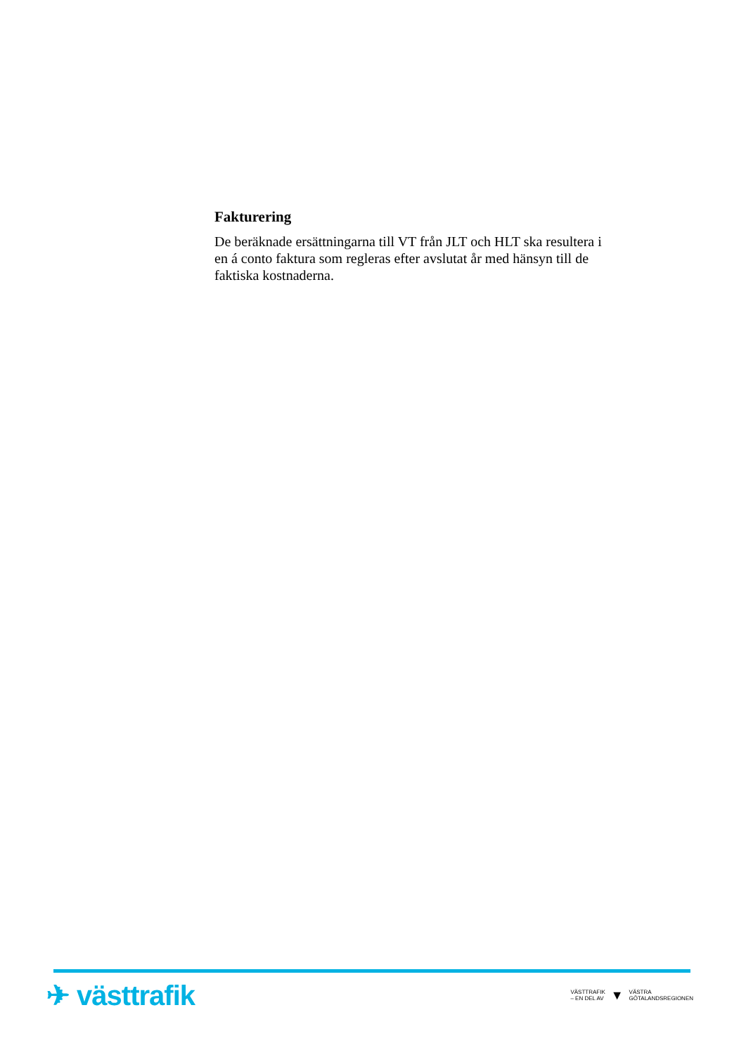Fakturering
De beräknade ersättningarna till VT från JLT och HLT ska resultera i en á conto faktura som regleras efter avslutat år med hänsyn till de faktiska kostnaderna.
✈ västtrafik
VÄSTTRAFIK
– EN DEL AV
▼
VÄSTRA
GÖTALANDSREGIONEN